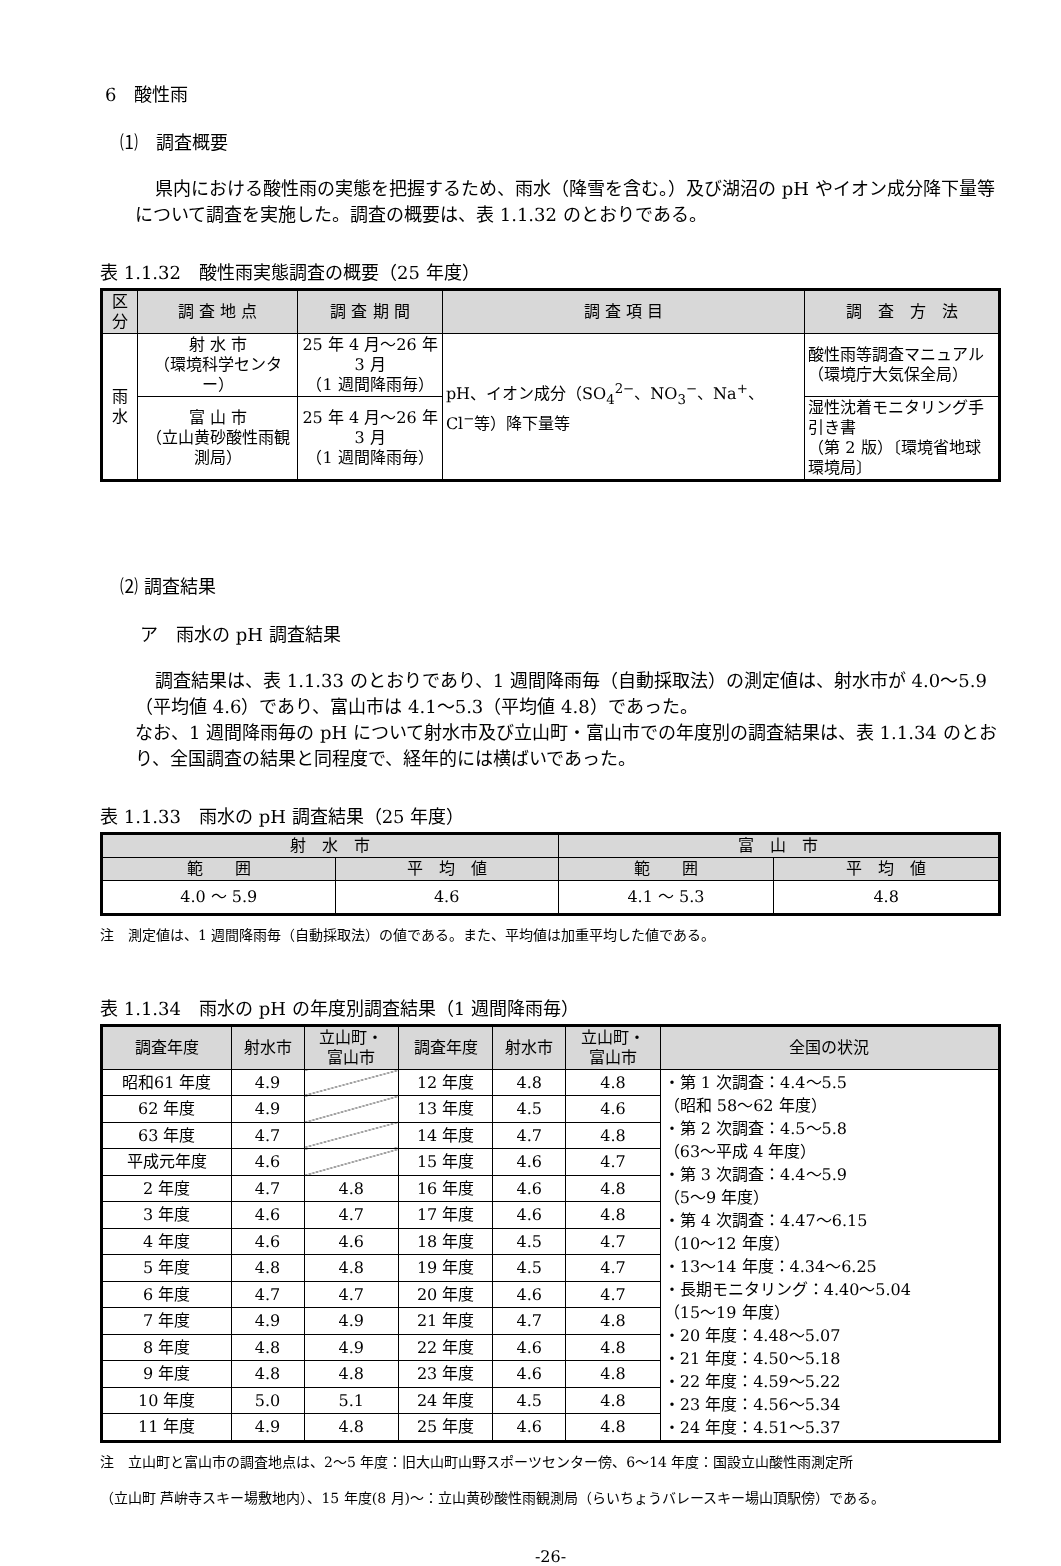6　酸性雨
⑴　調査概要
県内における酸性雨の実態を把握するため、雨水（降雪を含む。）及び湖沼の pH やイオン成分降下量等について調査を実施した。調査の概要は、表 1.1.32 のとおりである。
表 1.1.32　酸性雨実態調査の概要（25 年度）
| 区分 | 調 査 地 点 | 調 査 期 間 | 調 査 項 目 | 調 査 方 法 |
| --- | --- | --- | --- | --- |
| 雨 水 | 射 水 市 （環境科学センター） | 25 年 4 月～26 年 3 月 （1 週間降雨毎） | pH、イオン成分（SO<sub>4</sub><sup>2−</sup>、NO<sub>3</sub><sup>−</sup>、Na<sup>+</sup>、Cl<sup>−</sup>等）降下量等 | 酸性雨等調査マニュアル （環境庁大気保全局） |
| | 富 山 市 （立山黄砂酸性雨観測局） | 25 年 4 月～26 年 3 月 （1 週間降雨毎） | | 湿性沈着モニタリング手引き書 （第 2 版）〔環境省地球環境局〕 |
⑵ 調査結果
ア　雨水の pH 調査結果
調査結果は、表 1.1.33 のとおりであり、1 週間降雨毎（自動採取法）の測定値は、射水市が 4.0～5.9（平均値 4.6）であり、富山市は 4.1～5.3（平均値 4.8）であった。
なお、1 週間降雨毎の pH について射水市及び立山町・富山市での年度別の調査結果は、表 1.1.34 のとおり、全国調査の結果と同程度で、経年的には横ばいであった。
表 1.1.33　雨水の pH 調査結果（25 年度）
| 射 水 市 | | 富 山 市 | |
| --- | --- | --- | --- |
| 範 囲 | 平 均 値 | 範 囲 | 平 均 値 |
| 4.0 ～ 5.9 | 4.6 | 4.1 ～ 5.3 | 4.8 |
注　測定値は、1 週間降雨毎（自動採取法）の値である。また、平均値は加重平均した値である。
表 1.1.34　雨水の pH の年度別調査結果（1 週間降雨毎）
| 調査年度 | 射水市 | 立山町・ 富山市 | 調査年度 | 射水市 | 立山町・ 富山市 | 全国の状況 |
| --- | --- | --- | --- | --- | --- | --- |
| 昭和61 年度 | 4.9 | | 12 年度 | 4.8 | 4.8 | ・第 1 次調査：4.4～5.5 （昭和 58～62 年度） ・第 2 次調査：4.5～5.8 （63～平成 4 年度） ・第 3 次調査：4.4～5.9 （5～9 年度） ・第 4 次調査：4.47～6.15 （10～12 年度） ・13～14 年度：4.34～6.25 ・長期モニタリング：4.40～5.04 （15～19 年度） ・20 年度：4.48～5.07 ・21 年度：4.50～5.18 ・22 年度：4.59～5.22 ・23 年度：4.56～5.34 ・24 年度：4.51～5.37 |
| 62 年度 | 4.9 | | 13 年度 | 4.5 | 4.6 | |
| 63 年度 | 4.7 | | 14 年度 | 4.7 | 4.8 | |
| 平成元年度 | 4.6 | | 15 年度 | 4.6 | 4.7 | |
| 2 年度 | 4.7 | 4.8 | 16 年度 | 4.6 | 4.8 | |
| 3 年度 | 4.6 | 4.7 | 17 年度 | 4.6 | 4.8 | |
| 4 年度 | 4.6 | 4.6 | 18 年度 | 4.5 | 4.7 | |
| 5 年度 | 4.8 | 4.8 | 19 年度 | 4.5 | 4.7 | |
| 6 年度 | 4.7 | 4.7 | 20 年度 | 4.6 | 4.7 | |
| 7 年度 | 4.9 | 4.9 | 21 年度 | 4.7 | 4.8 | |
| 8 年度 | 4.8 | 4.9 | 22 年度 | 4.6 | 4.8 | |
| 9 年度 | 4.8 | 4.8 | 23 年度 | 4.6 | 4.8 | |
| 10 年度 | 5.0 | 5.1 | 24 年度 | 4.5 | 4.8 | |
| 11 年度 | 4.9 | 4.8 | 25 年度 | 4.6 | 4.8 | |
注　立山町と富山市の調査地点は、2～5 年度：旧大山町山野スポーツセンター傍、6～14 年度：国設立山酸性雨測定所
（立山町 芦峅寺スキー場敷地内）、15 年度(8 月)～：立山黄砂酸性雨観測局（らいちょうバレースキー場山頂駅傍）である。
-26-